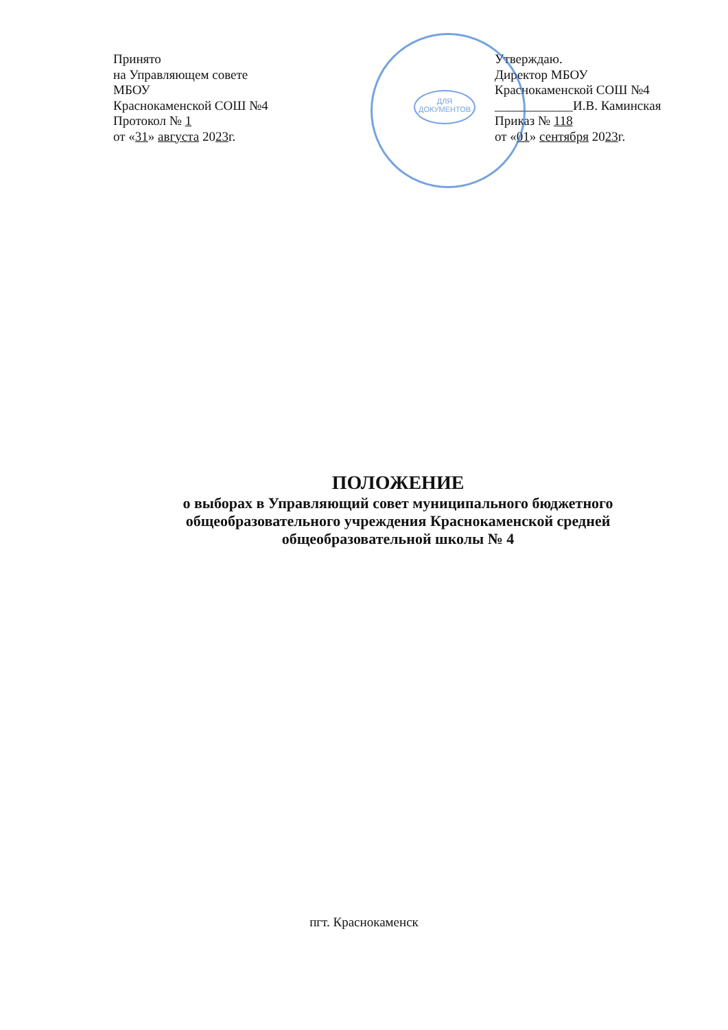ДЛЯ ДОКУМЕНТОВ
Принято
на Управляющем совете
МБОУ
Краснокаменской СОШ №4
Протокол № 1
от «31» августа 2023г.
Утверждаю.
Директор МБОУ
Краснокаменской СОШ №4
____________И.В. Каминская
Приказ № 118
от «01» сентября 2023г.
ПОЛОЖЕНИЕ
о выборах в Управляющий совет муниципального бюджетного общеобразовательного учреждения Краснокаменской средней общеобразовательной школы № 4
пгт. Краснокаменск